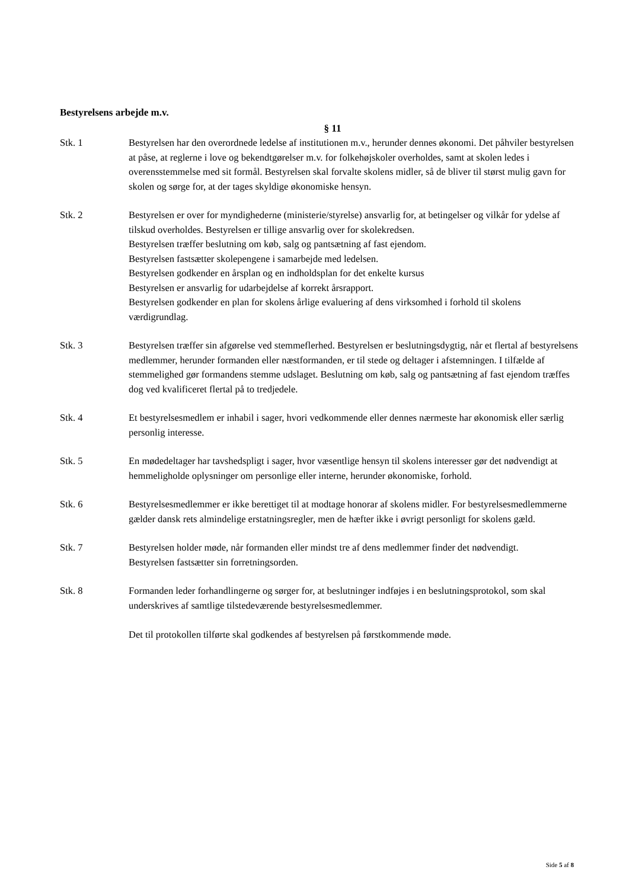Bestyrelsens arbejde m.v.
§ 11
Stk. 1 Bestyrelsen har den overordnede ledelse af institutionen m.v., herunder dennes økonomi. Det påhviler bestyrelsen at påse, at reglerne i love og bekendtgørelser m.v. for folkehøjskoler overholdes, samt at skolen ledes i overensstemmelse med sit formål. Bestyrelsen skal forvalte skolens midler, så de bliver til størst mulig gavn for skolen og sørge for, at der tages skyldige økonomiske hensyn.
Stk. 2 Bestyrelsen er over for myndighederne (ministerie/styrelse) ansvarlig for, at betingelser og vilkår for ydelse af tilskud overholdes. Bestyrelsen er tillige ansvarlig over for skolekredsen.
Bestyrelsen træffer beslutning om køb, salg og pantsætning af fast ejendom.
Bestyrelsen fastsætter skolepengene i samarbejde med ledelsen.
Bestyrelsen godkender en årsplan og en indholdsplan for det enkelte kursus
Bestyrelsen er ansvarlig for udarbejdelse af korrekt årsrapport.
Bestyrelsen godkender en plan for skolens årlige evaluering af dens virksomhed i forhold til skolens værdigrundlag.
Stk. 3 Bestyrelsen træffer sin afgørelse ved stemmeflerhed. Bestyrelsen er beslutningsdygtig, når et flertal af bestyrelsens medlemmer, herunder formanden eller næstformanden, er til stede og deltager i afstemningen. I tilfælde af stemmelighed gør formandens stemme udslaget. Beslutning om køb, salg og pantsætning af fast ejendom træffes dog ved kvalificeret flertal på to tredjedele.
Stk. 4 Et bestyrelsesmedlem er inhabil i sager, hvori vedkommende eller dennes nærmeste har økonomisk eller særlig personlig interesse.
Stk. 5 En mødedeltager har tavshedspligt i sager, hvor væsentlige hensyn til skolens interesser gør det nødvendigt at hemmeligholde oplysninger om personlige eller interne, herunder økonomiske, forhold.
Stk. 6 Bestyrelsesmedlemmer er ikke berettiget til at modtage honorar af skolens midler. For bestyrelsesmedlemmerne gælder dansk rets almindelige erstatningsregler, men de hæfter ikke i øvrigt personligt for skolens gæld.
Stk. 7 Bestyrelsen holder møde, når formanden eller mindst tre af dens medlemmer finder det nødvendigt.
Bestyrelsen fastsætter sin forretningsorden.
Stk. 8 Formanden leder forhandlingerne og sørger for, at beslutninger indføjes i en beslutningsprotokol, som skal underskrives af samtlige tilstedeværende bestyrelsesmedlemmer.
Det til protokollen tilførte skal godkendes af bestyrelsen på førstkommende møde.
Side 5 af 8